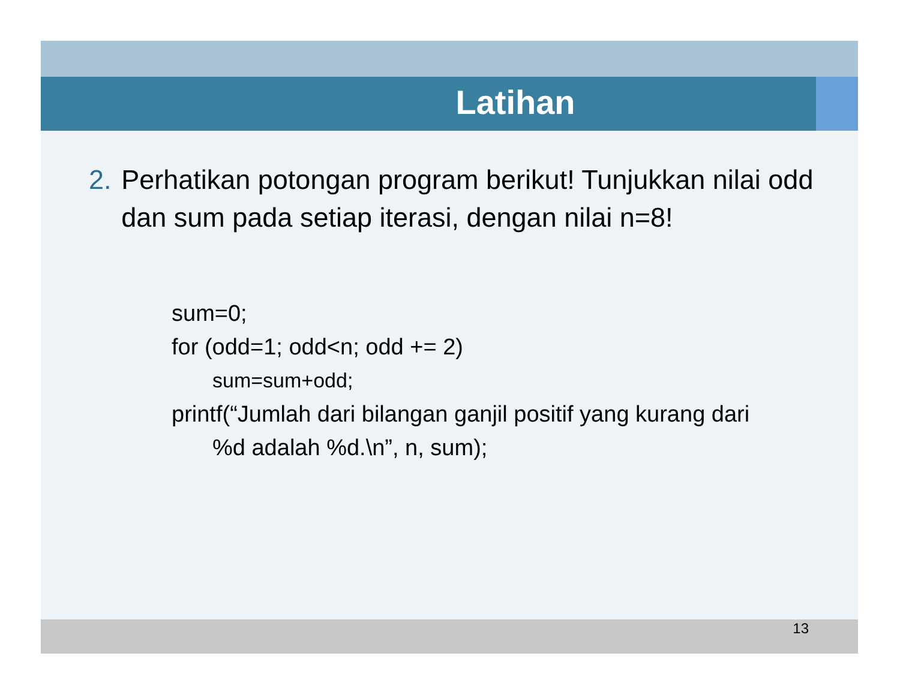Latihan
2. Perhatikan potongan program berikut! Tunjukkan nilai odd dan sum pada setiap iterasi, dengan nilai n=8!
sum=0;
for (odd=1; odd<n; odd += 2)
sum=sum+odd;
printf(“Jumlah dari bilangan ganjil positif yang kurang dari
%d adalah %d.\n”, n, sum);
13